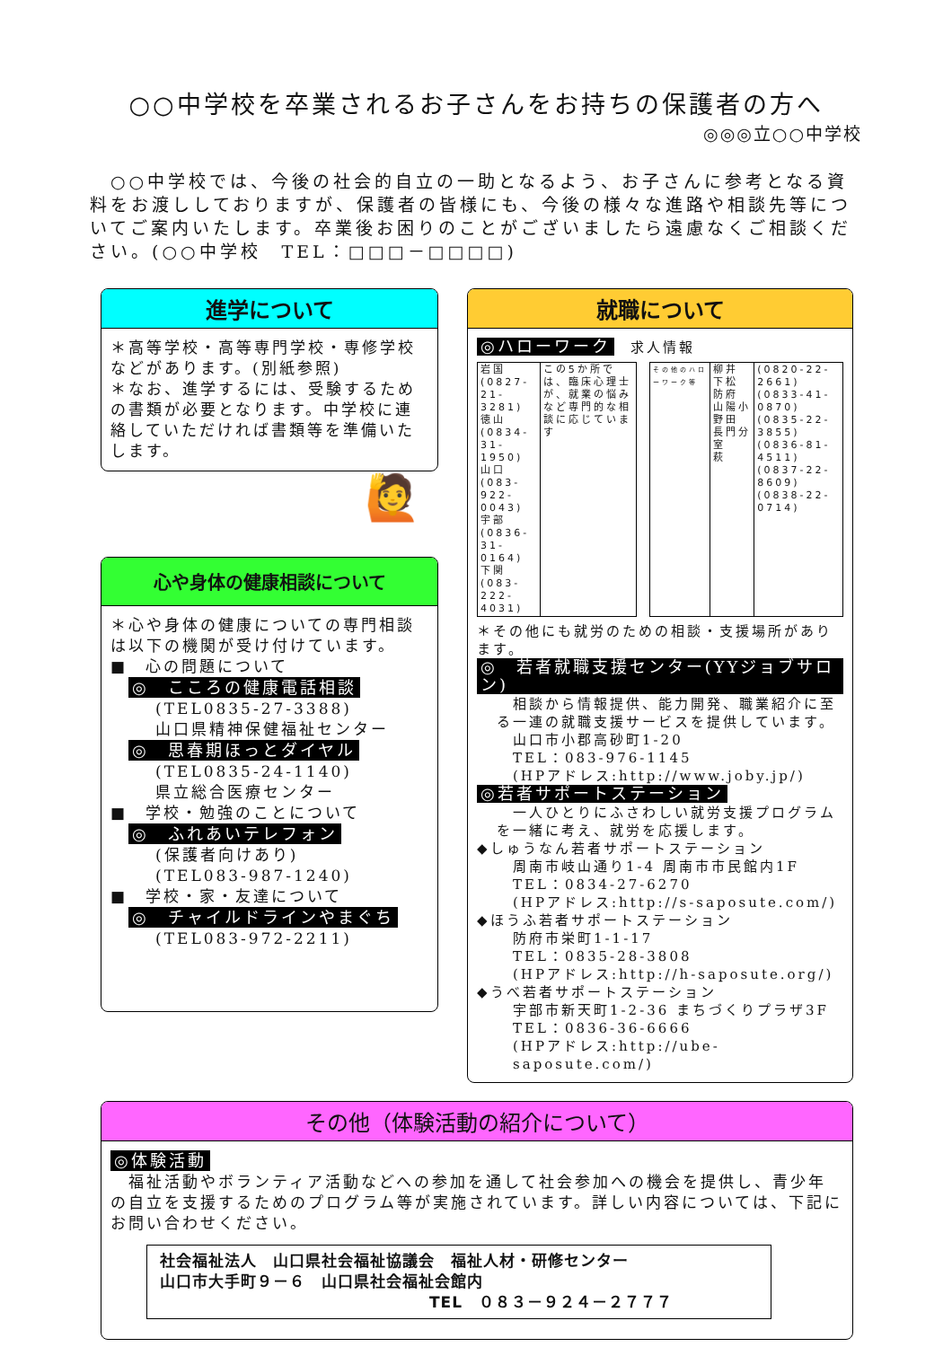○○中学校を卒業されるお子さんをお持ちの保護者の方へ
◎◎◎立○○中学校
　○○中学校では、今後の社会的自立の一助となるよう、お子さんに参考となる資料をお渡ししておりますが、保護者の皆様にも、今後の様々な進路や相談先等についてご案内いたします。卒業後お困りのことがございましたら遠慮なくご相談ください。(○○中学校　TEL：□□□－□□□□)
進学について
＊高等学校・高等専門学校・専修学校などがあります。(別紙参照)
＊なお、進学するには、受験するための書類が必要となります。中学校に連絡していただければ書類等を準備いたします。
🙋
心や身体の健康相談について
＊心や身体の健康についての専門相談は以下の機関が受け付けています。
■　心の問題について
◎　こころの健康電話相談
(TEL0835-27-3388)
山口県精神保健福祉センター
◎　思春期ほっとダイヤル
(TEL0835-24-1140)
県立総合医療センター
■　学校・勉強のことについて
◎　ふれあいテレフォン
(保護者向けあり)
(TEL083-987-1240)
■　学校・家・友達について
◎　チャイルドラインやまぐち
(TEL083-972-2211)
就職について
◎ハローワーク　求人情報
| 岩国(0827-21-3281) 徳山(0834-31-1950) 山口(083-922-0043) 宇部(0836-31-0164) 下関(083-222-4031) | この5か所では、臨床心理士が、就業の悩みなど専門的な相談に応じています |
| その他のハローワーク等 | 柳井 下松 防府 山陽小野田 長門分室 萩 | (0820-22-2661) (0833-41-0870) (0835-22-3855) (0836-81-4511) (0837-22-8609) (0838-22-0714) |
＊その他にも就労のための相談・支援場所があります。
◎　若者就職支援センター(YYジョブサロン)
　相談から情報提供、能力開発、職業紹介に至る一連の就職支援サービスを提供しています。
　山口市小郡高砂町1-20
　TEL：083-976-1145
　(HPアドレス:http://www.joby.jp/)
◎若者サポートステーション
　一人ひとりにふさわしい就労支援プログラムを一緒に考え、就労を応援します。
◆しゅうなん若者サポートステーション
周南市岐山通り1-4 周南市市民館内1F
TEL：0834-27-6270
(HPアドレス:http://s-saposute.com/)
◆ほうふ若者サポートステーション
防府市栄町1-1-17
TEL：0835-28-3808
(HPアドレス:http://h-saposute.org/)
◆うべ若者サポートステーション
宇部市新天町1-2-36 まちづくりプラザ3F
TEL：0836-36-6666
(HPアドレス:http://ube-saposute.com/)
その他（体験活動の紹介について）
◎体験活動
　福祉活動やボランティア活動などへの参加を通して社会参加への機会を提供し、青少年の自立を支援するためのプログラム等が実施されています。詳しい内容については、下記にお問い合わせください。
社会福祉法人　山口県社会福祉協議会　福祉人材・研修センター
山口市大手町９－６　山口県社会福祉会館内
TEL　０８３－９２４－２７７７